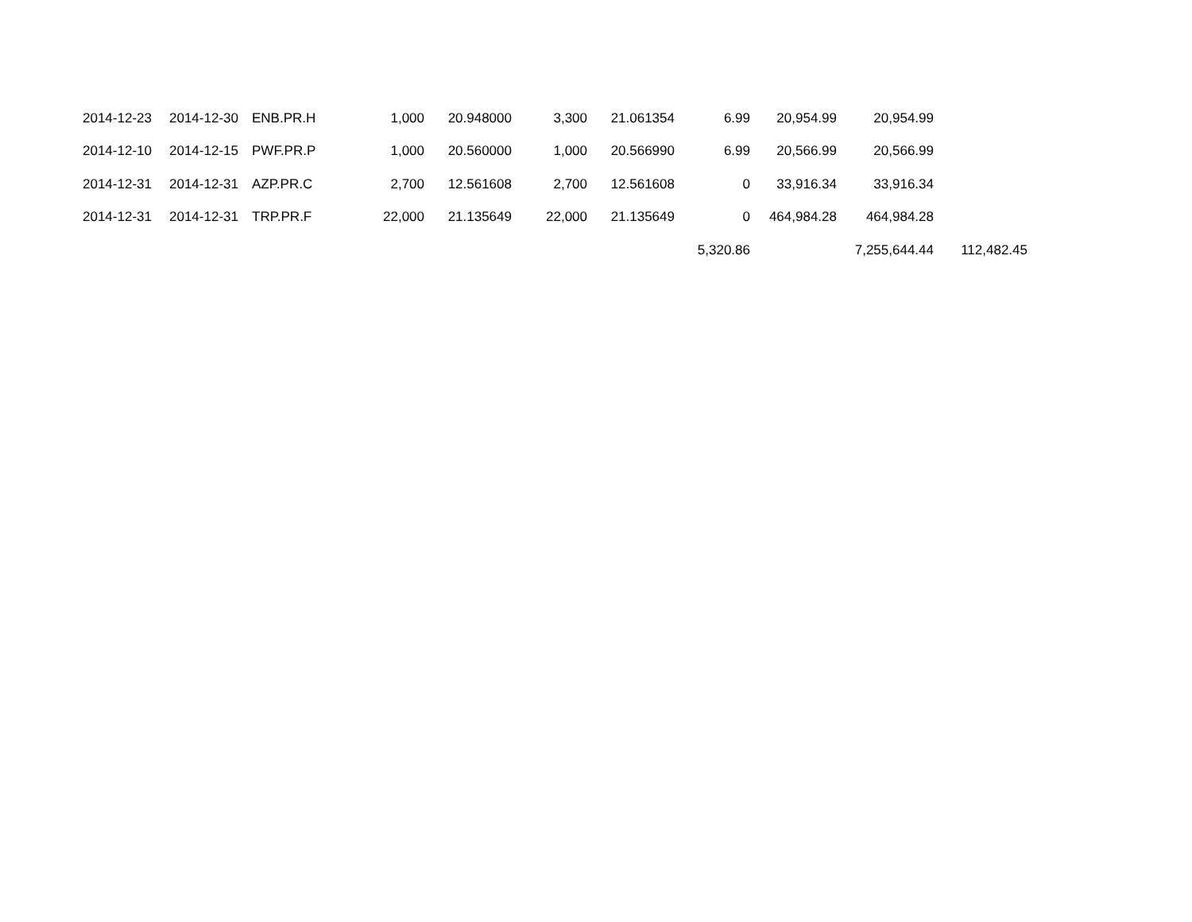| 2014-12-23 | 2014-12-30 | ENB.PR.H | 1,000 | 20.948000 | 3,300 | 21.061354 | 6.99 | 20,954.99 | 20,954.99 | |
| 2014-12-10 | 2014-12-15 | PWF.PR.P | 1,000 | 20.560000 | 1,000 | 20.566990 | 6.99 | 20,566.99 | 20,566.99 | |
| 2014-12-31 | 2014-12-31 | AZP.PR.C | 2,700 | 12.561608 | 2,700 | 12.561608 | 0 | 33,916.34 | 33,916.34 | |
| 2014-12-31 | 2014-12-31 | TRP.PR.F | 22,000 | 21.135649 | 22,000 | 21.135649 | 0 | 464,984.28 | 464,984.28 | |
| | | | | | | | 5,320.86 | | 7,255,644.44 | 112,482.45 |